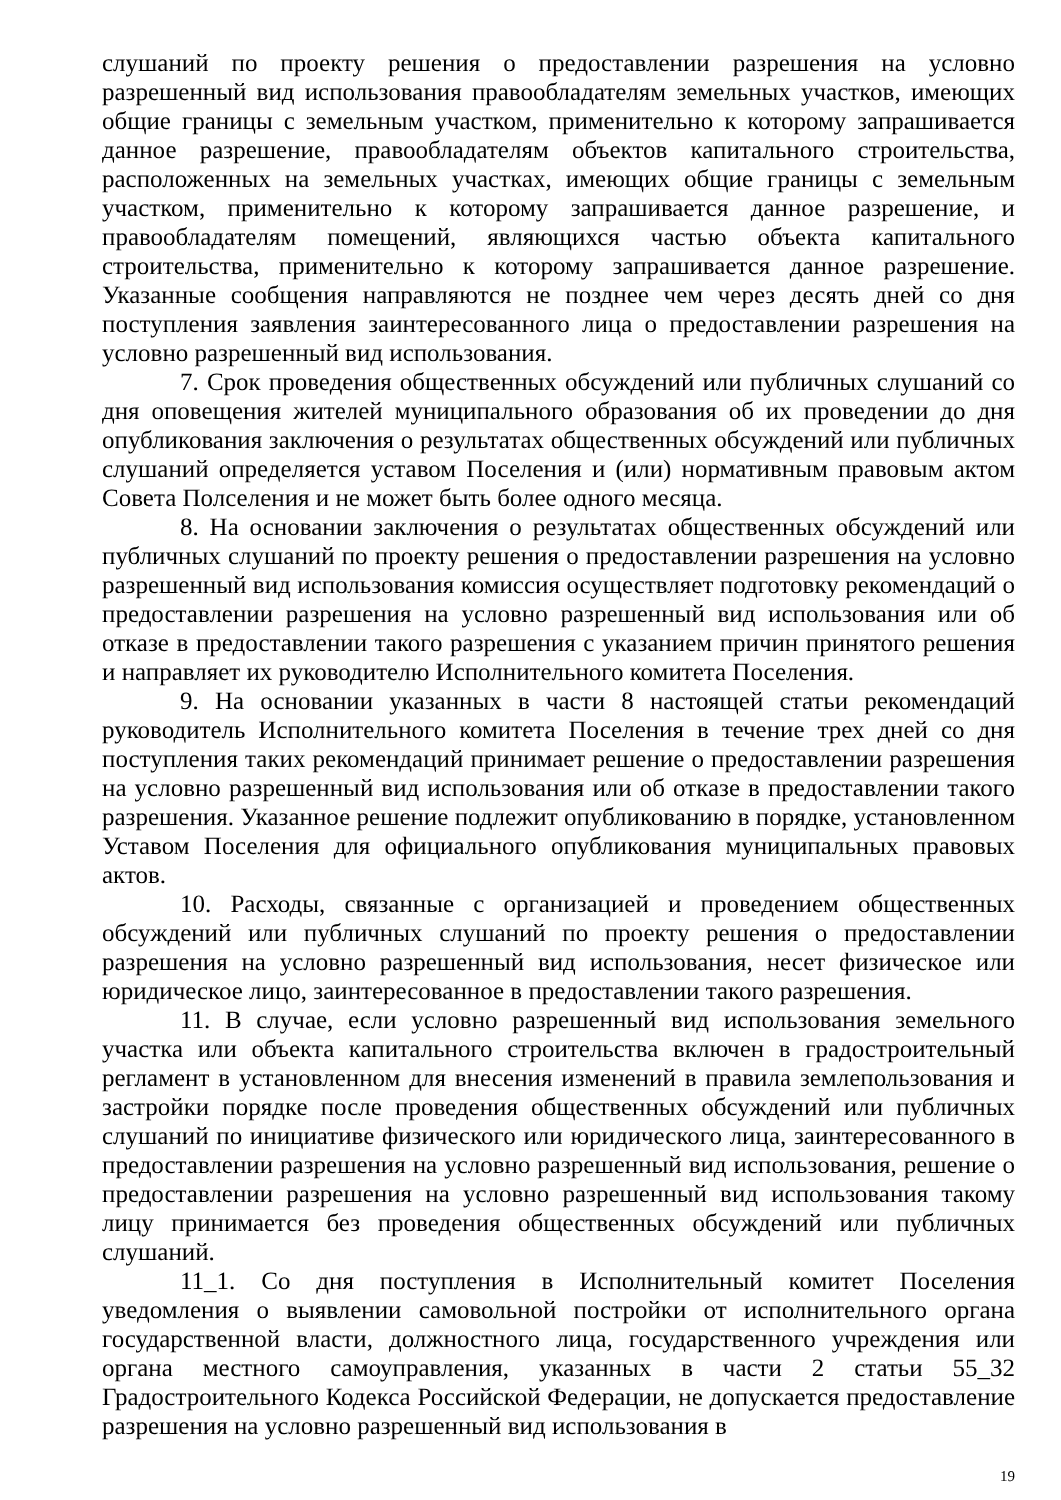слушаний по проекту решения о предоставлении разрешения на условно разрешенный вид использования правообладателям земельных участков, имеющих общие границы с земельным участком, применительно к которому запрашивается данное разрешение, правообладателям объектов капитального строительства, расположенных на земельных участках, имеющих общие границы с земельным участком, применительно к которому запрашивается данное разрешение, и правообладателям помещений, являющихся частью объекта капитального строительства, применительно к которому запрашивается данное разрешение. Указанные сообщения направляются не позднее чем через десять дней со дня поступления заявления заинтересованного лица о предоставлении разрешения на условно разрешенный вид использования.
7. Срок проведения общественных обсуждений или публичных слушаний со дня оповещения жителей муниципального образования об их проведении до дня опубликования заключения о результатах общественных обсуждений или публичных слушаний определяется уставом Поселения и (или) нормативным правовым актом Совета Полселения и не может быть более одного месяца.
8. На основании заключения о результатах общественных обсуждений или публичных слушаний по проекту решения о предоставлении разрешения на условно разрешенный вид использования комиссия осуществляет подготовку рекомендаций о предоставлении разрешения на условно разрешенный вид использования или об отказе в предоставлении такого разрешения с указанием причин принятого решения и направляет их руководителю Исполнительного комитета Поселения.
9. На основании указанных в части 8 настоящей статьи рекомендаций руководитель Исполнительного комитета Поселения в течение трех дней со дня поступления таких рекомендаций принимает решение о предоставлении разрешения на условно разрешенный вид использования или об отказе в предоставлении такого разрешения. Указанное решение подлежит опубликованию в порядке, установленном Уставом Поселения для официального опубликования муниципальных правовых актов.
10. Расходы, связанные с организацией и проведением общественных обсуждений или публичных слушаний по проекту решения о предоставлении разрешения на условно разрешенный вид использования, несет физическое или юридическое лицо, заинтересованное в предоставлении такого разрешения.
11. В случае, если условно разрешенный вид использования земельного участка или объекта капитального строительства включен в градостроительный регламент в установленном для внесения изменений в правила землепользования и застройки порядке после проведения общественных обсуждений или публичных слушаний по инициативе физического или юридического лица, заинтересованного в предоставлении разрешения на условно разрешенный вид использования, решение о предоставлении разрешения на условно разрешенный вид использования такому лицу принимается без проведения общественных обсуждений или публичных слушаний.
11_1. Со дня поступления в Исполнительный комитет Поселения уведомления о выявлении самовольной постройки от исполнительного органа государственной власти, должностного лица, государственного учреждения или органа местного самоуправления, указанных в части 2 статьи 55_32 Градостроительного Кодекса Российской Федерации, не допускается предоставление разрешения на условно разрешенный вид использования в
19